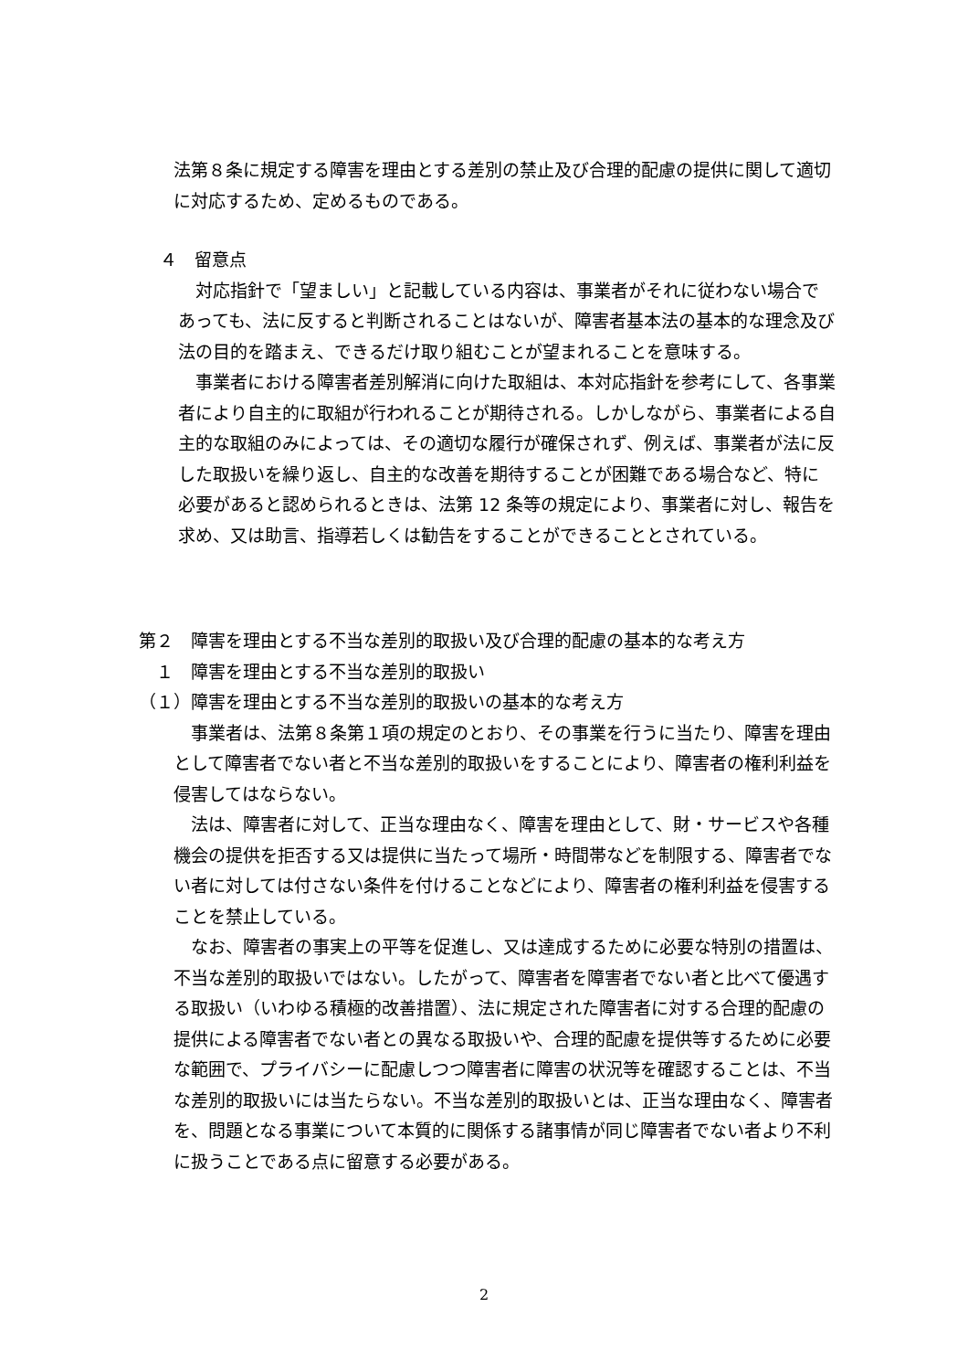法第８条に規定する障害を理由とする差別の禁止及び合理的配慮の提供に関して適切に対応するため、定めるものである。
４　留意点
　対応指針で「望ましい」と記載している内容は、事業者がそれに従わない場合であっても、法に反すると判断されることはないが、障害者基本法の基本的な理念及び法の目的を踏まえ、できるだけ取り組むことが望まれることを意味する。
　事業者における障害者差別解消に向けた取組は、本対応指針を参考にして、各事業者により自主的に取組が行われることが期待される。しかしながら、事業者による自主的な取組のみによっては、その適切な履行が確保されず、例えば、事業者が法に反した取扱いを繰り返し、自主的な改善を期待することが困難である場合など、特に必要があると認められるときは、法第 12 条等の規定により、事業者に対し、報告を求め、又は助言、指導若しくは勧告をすることができることとされている。
第２　障害を理由とする不当な差別的取扱い及び合理的配慮の基本的な考え方
　１　障害を理由とする不当な差別的取扱い
（１）障害を理由とする不当な差別的取扱いの基本的な考え方
　事業者は、法第８条第１項の規定のとおり、その事業を行うに当たり、障害を理由として障害者でない者と不当な差別的取扱いをすることにより、障害者の権利利益を侵害してはならない。
　法は、障害者に対して、正当な理由なく、障害を理由として、財・サービスや各種機会の提供を拒否する又は提供に当たって場所・時間帯などを制限する、障害者でない者に対しては付さない条件を付けることなどにより、障害者の権利利益を侵害することを禁止している。
　なお、障害者の事実上の平等を促進し、又は達成するために必要な特別の措置は、不当な差別的取扱いではない。したがって、障害者を障害者でない者と比べて優遇する取扱い（いわゆる積極的改善措置）、法に規定された障害者に対する合理的配慮の提供による障害者でない者との異なる取扱いや、合理的配慮を提供等するために必要な範囲で、プライバシーに配慮しつつ障害者に障害の状況等を確認することは、不当な差別的取扱いには当たらない。不当な差別的取扱いとは、正当な理由なく、障害者を、問題となる事業について本質的に関係する諸事情が同じ障害者でない者より不利に扱うことである点に留意する必要がある。
2